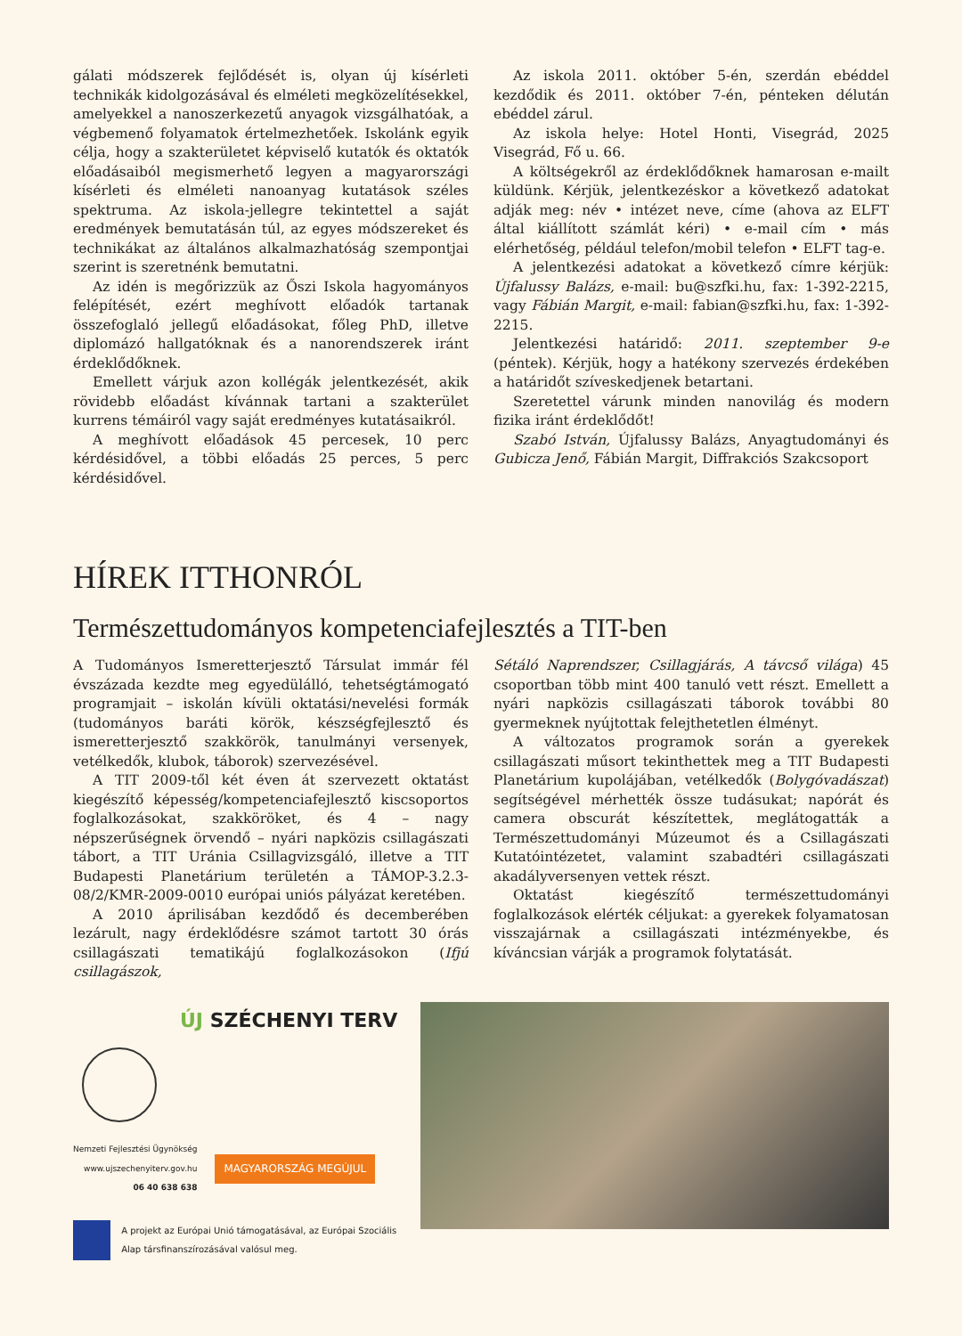gálati módszerek fejlődését is, olyan új kísérleti technikák kidolgozásával és elméleti megközelítésekkel, amelyekkel a nanoszerkezetű anyagok vizsgálhatóak, a végbemenő folyamatok értelmezhetőek. Iskolánk egyik célja, hogy a szakterületet képviselő kutatók és oktatók előadásaiból megismerhető legyen a magyarországi kísérleti és elméleti nanoanyag kutatások széles spektruma. Az iskola-jellegre tekintettel a saját eredmények bemutatásán túl, az egyes módszereket és technikákat az általános alkalmazhatóság szempontjai szerint is szeretnénk bemutatni.
Az idén is megőrizzük az Őszi Iskola hagyományos felépítését, ezért meghívott előadók tartanak összefoglaló jellegű előadásokat, főleg PhD, illetve diplomázó hallgatóknak és a nanorendszerek iránt érdeklődőknek.
Emellett várjuk azon kollégák jelentkezését, akik rövidebb előadást kívánnak tartani a szakterület kurrens témáiról vagy saját eredményes kutatásaikról.
A meghívott előadások 45 percesek, 10 perc kérdésidővel, a többi előadás 25 perces, 5 perc kérdésidővel.
Az iskola 2011. október 5-én, szerdán ebéddel kezdődik és 2011. október 7-én, pénteken délután ebéddel zárul.
Az iskola helye: Hotel Honti, Visegrád, 2025 Visegrád, Fő u. 66.
A költségekről az érdeklődőknek hamarosan e-mailt küldünk. Kérjük, jelentkezéskor a következő adatokat adják meg: név • intézet neve, címe (ahova az ELFT által kiállított számlát kéri) • e-mail cím • más elérhetőség, például telefon/mobil telefon • ELFT tag-e.
A jelentkezési adatokat a következő címre kérjük: Újfalussy Balázs, e-mail: bu@szfki.hu, fax: 1-392-2215, vagy Fábián Margit, e-mail: fabian@szfki.hu, fax: 1-392-2215.
Jelentkezési határidő: 2011. szeptember 9-e (péntek). Kérjük, hogy a hatékony szervezés érdekében a határidőt szíveskedjenek betartani.
Szeretettel várunk minden nanovilág és modern fizika iránt érdeklődőt!
Szabó István, Újfalussy Balázs, Anyagtudományi és Gubicza Jenő, Fábián Margit, Diffrakciós Szakcsoport
HÍREK ITTHONRÓL
Természettudományos kompetenciafejlesztés a TIT-ben
A Tudományos Ismeretterjesztő Társulat immár fél évszázada kezdte meg egyedülálló, tehetségtámogató programjait – iskolán kívüli oktatási/nevelési formák (tudományos baráti körök, készségfejlesztő és ismeretterjesztő szakkörök, tanulmányi versenyek, vetélkedők, klubok, táborok) szervezésével.
A TIT 2009-től két éven át szervezett oktatást kiegészítő képesség/kompetenciafejlesztő kiscsoportos foglalkozásokat, szakköröket, és 4 – nagy népszerűségnek örvendő – nyári napközis csillagászati tábort, a TIT Uránia Csillagvizsgáló, illetve a TIT Budapesti Planetárium területén a TÁMOP-3.2.3-08/2/KMR-2009-0010 európai uniós pályázat keretében.
A 2010 áprilisában kezdődő és decemberében lezárult, nagy érdeklődésre számot tartott 30 órás csillagászati tematikájú foglalkozásokon (Ifjú csillagászok,
Sétáló Naprendszer, Csillagjárás, A távcső világa) 45 csoportban több mint 400 tanuló vett részt. Emellett a nyári napközis csillagászati táborok további 80 gyermeknek nyújtottak felejthetetlen élményt.
A változatos programok során a gyerekek csillagászati műsort tekinthettek meg a TIT Budapesti Planetárium kupolájában, vetélkedők (Bolygóvadászat) segítségével mérhették össze tudásukat; napórát és camera obscurát készítettek, meglátogatták a Természettudományi Múzeumot és a Csillagászati Kutatóintézetet, valamint szabadtéri csillagászati akadályversenyen vettek részt.
Oktatást kiegészítő természettudományi foglalkozások elérték céljukat: a gyerekek folyamatosan visszajárnak a csillagászati intézményekbe, és kíváncsian várják a programok folytatását.
ÚJ SZÉCHENYI TERV
Nemzeti Fejlesztési Ügynökség
www.ujszechenyiterv.gov.hu
06 40 638 638
MAGYARORSZÁG MEGÚJUL
A projekt az Európai Unió támogatásával, az Európai Szociális Alap társfinanszírozásával valósul meg.